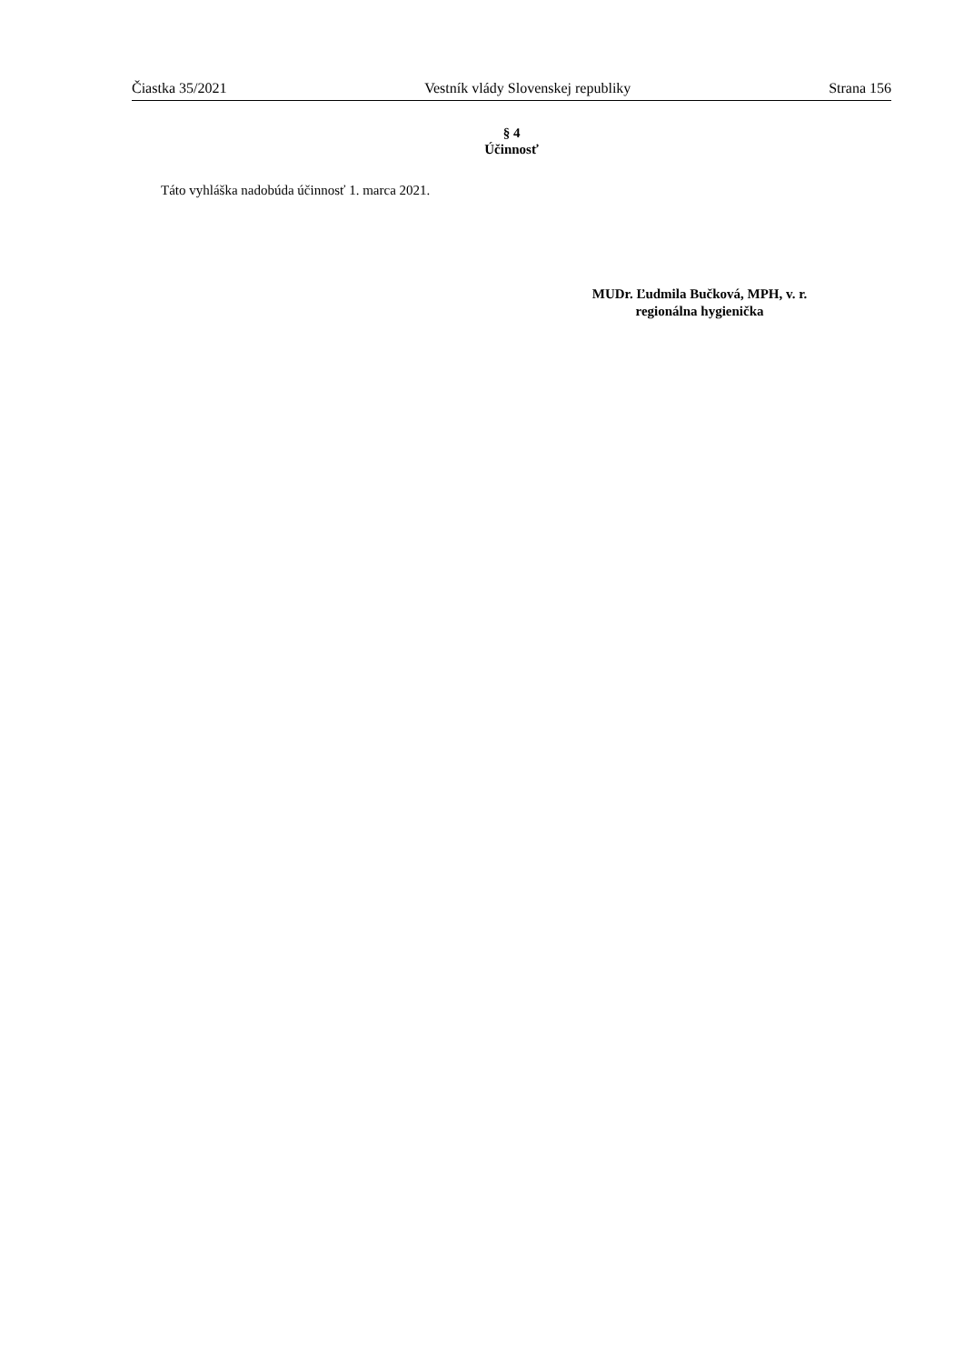Čiastka 35/2021 Vestník vlády Slovenskej republiky Strana 156
§ 4
Účinnosť
Táto vyhláška nadobúda účinnosť 1. marca 2021.
MUDr. Ľudmila Bučková, MPH, v. r.
regionálna hygienička